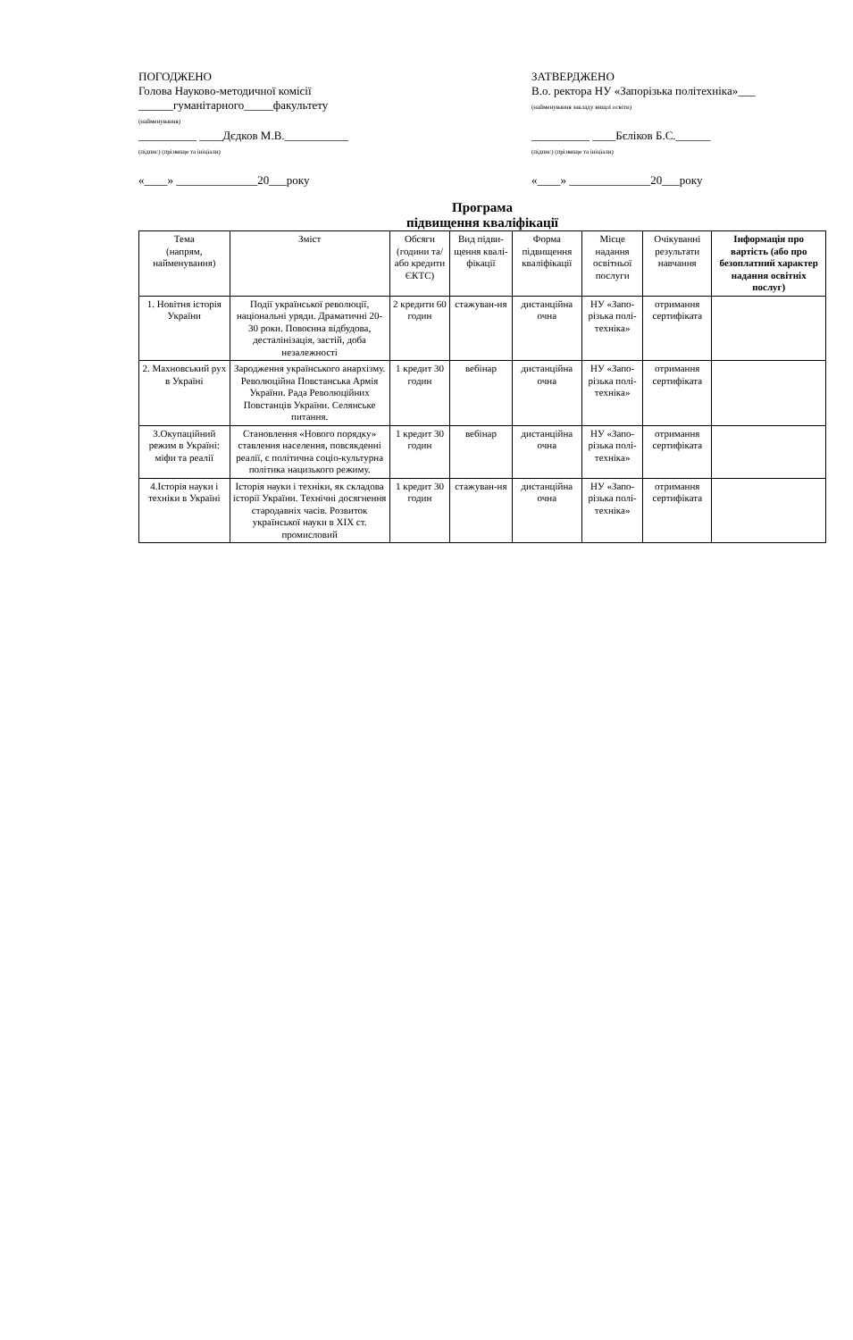ПОГОДЖЕНО
Голова Науково-методичної комісії
______гуманітарного_____факультету
(найменування)
__________ ____Дєдков М.В.___________
(підпис) (прізвище та ініціали)
«____» ______________20___року
ЗАТВЕРДЖЕНО
В.о. ректора НУ «Запорізька політехніка»___
(найменування закладу вищої освіти)
__________ ____Бєліков Б.С.______
(підпис) (прізвище та ініціали)
«____» ______________20___року
Програма
підвищення кваліфікації
| Тема (напрям, найменування) | Зміст | Обсяги (години та/або кредити ЄКТС) | Вид підви-щення квалі-фікації | Форма підвищення кваліфікації | Місце надання освітньої послуги | Очікуванні результати навчання | Інформація про вартість (або про безоплатний характер надання освітніх послуг) |
| --- | --- | --- | --- | --- | --- | --- | --- |
| 1. Новітня історія України | Події української революції, національні уряди. Драматичні 20-30 роки. Повоєнна відбудова, десталінізація, застій, доба незалежності | 2 кредити 60 годин | стажуван-ня | дистанційна очна | НУ «Запо-різька полі-техніка» | отримання сертифіката | |
| 2. Махновський рух в Україні | Зародження українського анархізму. Революційна Повстанська Армія України. Рада Революційних Повстанців України. Селянське питання. | 1 кредит 30 годин | вебінар | дистанційна очна | НУ «Запо-різька полі-техніка» | отримання сертифіката | |
| 3.Окупаційний режим в Україні: міфи та реалії | Становлення «Нового порядку» ставлення населення, повсякденні реалії, є політична соціо-культурна політика нацизького режиму. | 1 кредит 30 годин | вебінар | дистанційна очна | НУ «Запо-різька полі-техніка» | отримання сертифіката | |
| 4.Історія науки і техніки в Україні | Історія науки і техніки, як складова історії України. Технічні досягнення стародавніх часів. Розвиток української науки в XIX ст. промисловий | 1 кредит 30 годин | стажуван-ня | дистанційна очна | НУ «Запо-різька полі-техніка» | отримання сертифіката | |